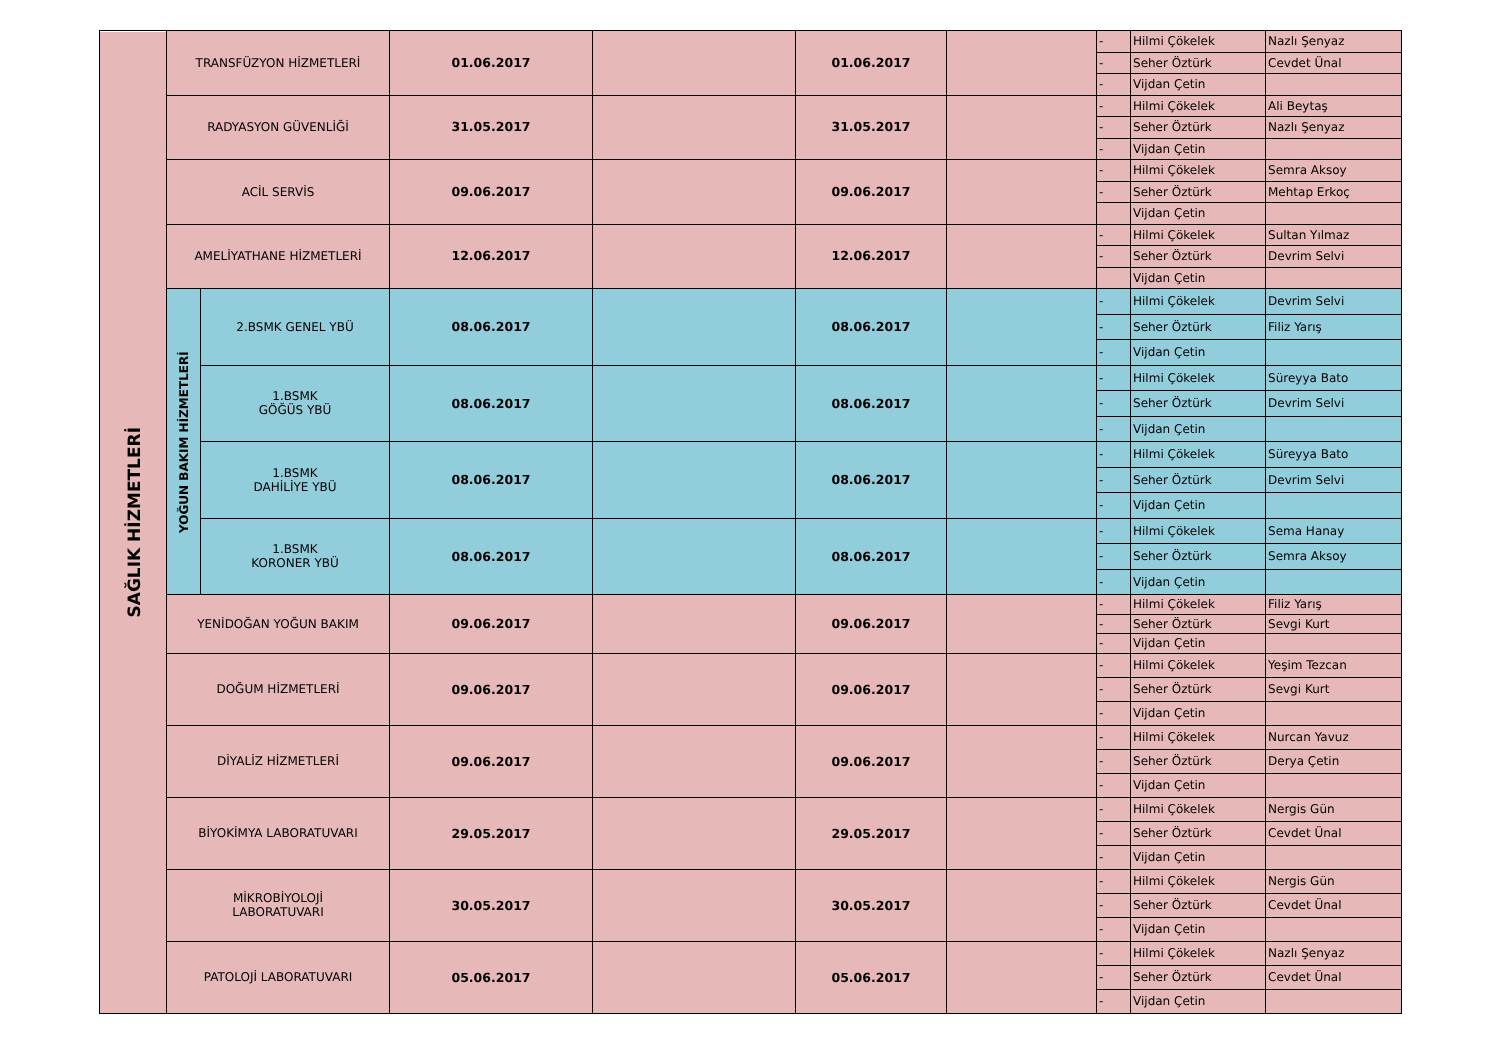| SAĞLIK HİZMETLERİ | TRANSFÜZYON HİZMETLERİ | | 01.06.2017 | | 01.06.2017 | | - | Hilmi Çökelek | Nazlı Şenyaz |
| | | | | | | | - | Seher Öztürk | Cevdet Ünal |
| | | | | | | | - | Vijdan Çetin | |
| | RADYASYON GÜVENLİĞİ | | 31.05.2017 | | 31.05.2017 | | - | Hilmi Çökelek | Ali Beytaş |
| | | | | | | | - | Seher Öztürk | Nazlı Şenyaz |
| | | | | | | | - | Vijdan Çetin | |
| | ACİL SERVİS | | 09.06.2017 | | 09.06.2017 | | - | Hilmi Çökelek | Semra Aksoy |
| | | | | | | | - | Seher Öztürk | Mehtap Erkoç |
| | | | | | | | | Vijdan Çetin | |
| | AMELİYATHANE HİZMETLERİ | | 12.06.2017 | | 12.06.2017 | | - | Hilmi Çökelek | Sultan Yılmaz |
| | | | | | | | - | Seher Öztürk | Devrim Selvi |
| | | | | | | | | Vijdan Çetin | |
| | YOĞUN BAKIM HİZMETLERİ | 2.BSMK GENEL YBÜ | 08.06.2017 | | 08.06.2017 | | - | Hilmi Çökelek | Devrim Selvi |
| | | | | | | | - | Seher Öztürk | Filiz Yarış |
| | | | | | | | - | Vijdan Çetin | |
| | | 1.BSMK GÖĞÜS YBÜ | 08.06.2017 | | 08.06.2017 | | - | Hilmi Çökelek | Süreyya Bato |
| | | | | | | | - | Seher Öztürk | Devrim Selvi |
| | | | | | | | - | Vijdan Çetin | |
| | | 1.BSMK DAHİLİYE YBÜ | 08.06.2017 | | 08.06.2017 | | - | Hilmi Çökelek | Süreyya Bato |
| | | | | | | | - | Seher Öztürk | Devrim Selvi |
| | | | | | | | - | Vijdan Çetin | |
| | | 1.BSMK KORONER YBÜ | 08.06.2017 | | 08.06.2017 | | - | Hilmi Çökelek | Sema Hanay |
| | | | | | | | - | Seher Öztürk | Semra Aksoy |
| | | | | | | | - | Vijdan Çetin | |
| | YENİDOĞAN YOĞUN BAKIM | | 09.06.2017 | | 09.06.2017 | | - | Hilmi Çökelek | Filiz Yarış |
| | | | | | | | - | Seher Öztürk | Sevgi Kurt |
| | | | | | | | - | Vijdan Çetin | |
| | DOĞUM HİZMETLERİ | | 09.06.2017 | | 09.06.2017 | | - | Hilmi Çökelek | Yeşim Tezcan |
| | | | | | | | - | Seher Öztürk | Sevgi Kurt |
| | | | | | | | - | Vijdan Çetin | |
| | DİYALİZ HİZMETLERİ | | 09.06.2017 | | 09.06.2017 | | - | Hilmi Çökelek | Nurcan Yavuz |
| | | | | | | | - | Seher Öztürk | Derya Çetin |
| | | | | | | | - | Vijdan Çetin | |
| | BİYOKİMYA LABORATUVARI | | 29.05.2017 | | 29.05.2017 | | - | Hilmi Çökelek | Nergis Gün |
| | | | | | | | - | Seher Öztürk | Cevdet Ünal |
| | | | | | | | - | Vijdan Çetin | |
| | MİKROBİYOLOJİ LABORATUVARI | | 30.05.2017 | | 30.05.2017 | | - | Hilmi Çökelek | Nergis Gün |
| | | | | | | | - | Seher Öztürk | Cevdet Ünal |
| | | | | | | | - | Vijdan Çetin | |
| | PATOLOJİ LABORATUVARI | | 05.06.2017 | | 05.06.2017 | | - | Hilmi Çökelek | Nazlı Şenyaz |
| | | | | | | | - | Seher Öztürk | Cevdet Ünal |
| | | | | | | | - | Vijdan Çetin | |